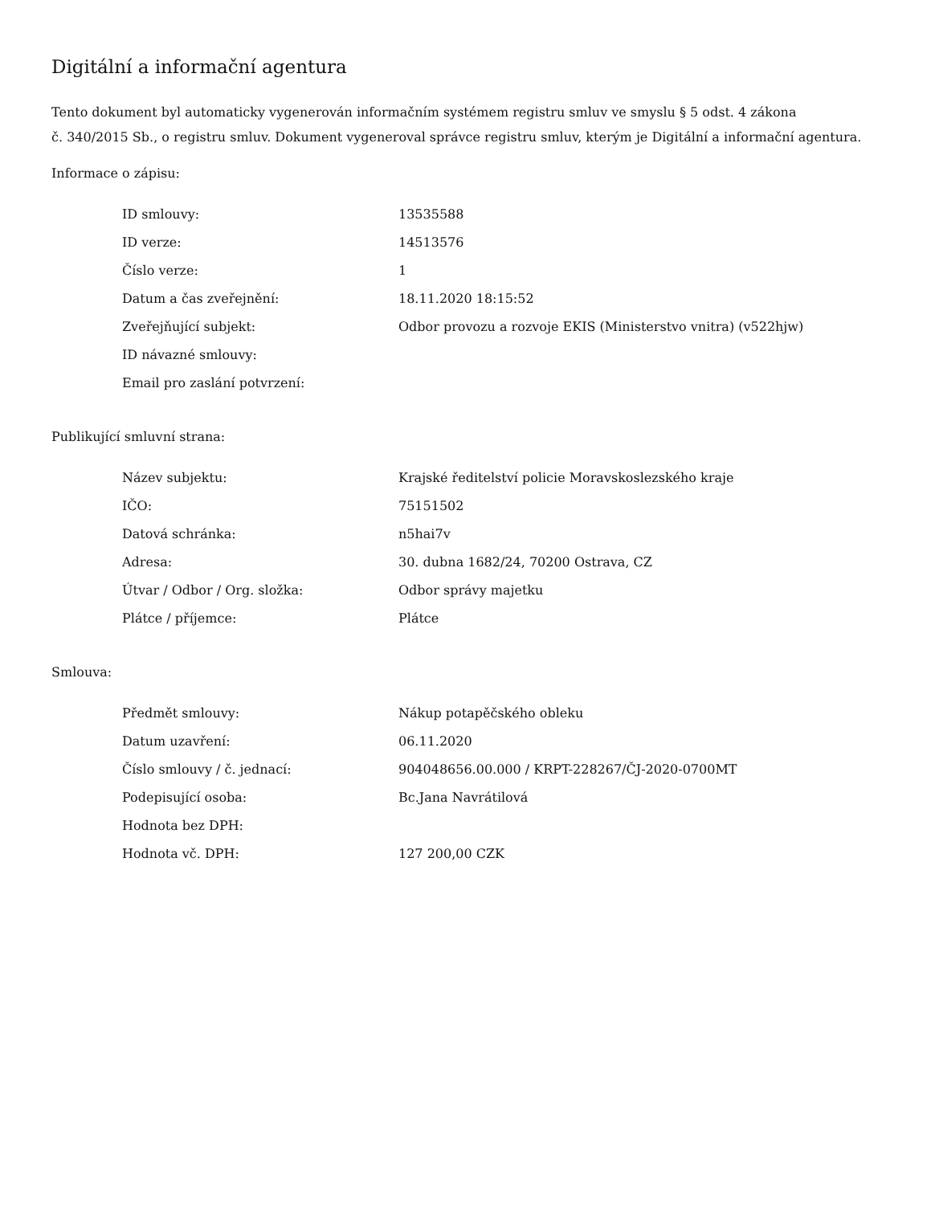Digitální a informační agentura
Tento dokument byl automaticky vygenerován informačním systémem registru smluv ve smyslu § 5 odst. 4 zákona
č. 340/2015 Sb., o registru smluv. Dokument vygeneroval správce registru smluv, kterým je Digitální a informační agentura.
Informace o zápisu:
| ID smlouvy: | 13535588 |
| ID verze: | 14513576 |
| Číslo verze: | 1 |
| Datum a čas zveřejnění: | 18.11.2020 18:15:52 |
| Zveřejňující subjekt: | Odbor provozu a rozvoje EKIS (Ministerstvo vnitra) (v522hjw) |
| ID návazné smlouvy: | |
| Email pro zaslání potvrzení: | |
Publikující smluvní strana:
| Název subjektu: | Krajské ředitelství policie Moravskoslezského kraje |
| IČO: | 75151502 |
| Datová schránka: | n5hai7v |
| Adresa: | 30. dubna 1682/24, 70200 Ostrava, CZ |
| Útvar / Odbor / Org. složka: | Odbor správy majetku |
| Plátce / příjemce: | Plátce |
Smlouva:
| Předmět smlouvy: | Nákup potapěčského obleku |
| Datum uzavření: | 06.11.2020 |
| Číslo smlouvy / č. jednací: | 904048656.00.000 / KRPT-228267/ČJ-2020-0700MT |
| Podepisující osoba: | Bc.Jana Navrátilová |
| Hodnota bez DPH: | |
| Hodnota vč. DPH: | 127 200,00 CZK |